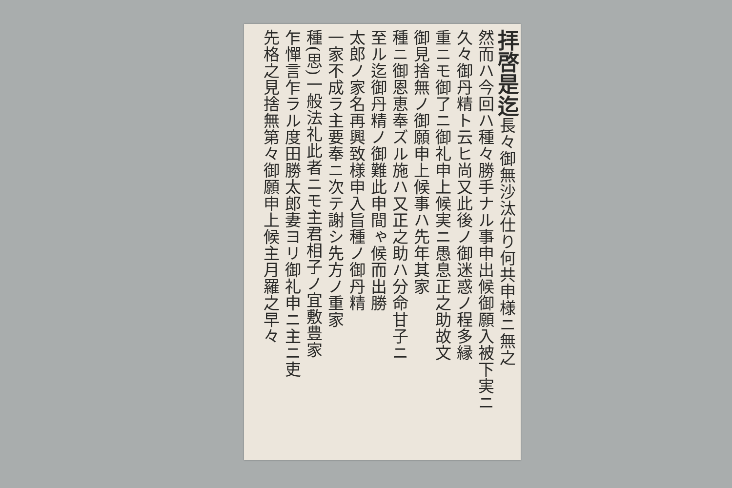拝啓是迄長々御無沙汰仕り何共申様ニ無之
然而ハ今回ハ種々勝手ナル事申出候御願入被下実ニ
久々御丹精ト云ヒ尚又此後ノ御迷惑ノ程多縁
重ニモ御了ニ御礼申上候実ニ愚息正之助故文
御見捨無ノ御願申上候事ハ先年其家
種ニ御恩恵奉ズル施ハ又正之助ハ分命甘子ニ
至ル迄御丹精ノ御難此申間ゃ候而出勝
太郎ノ家名再興致様申入旨種ノ御丹精
一家不成ラ主要奉ニ次テ謝シ先方ノ重家
種(思)一般法礼此者ニモ主君相子ノ宜敷豊家
乍憚言乍ラル度田勝太郎妻ヨリ御礼申ニ主ニ吏
先格之見捨無第々御願申上候主月羅之早々